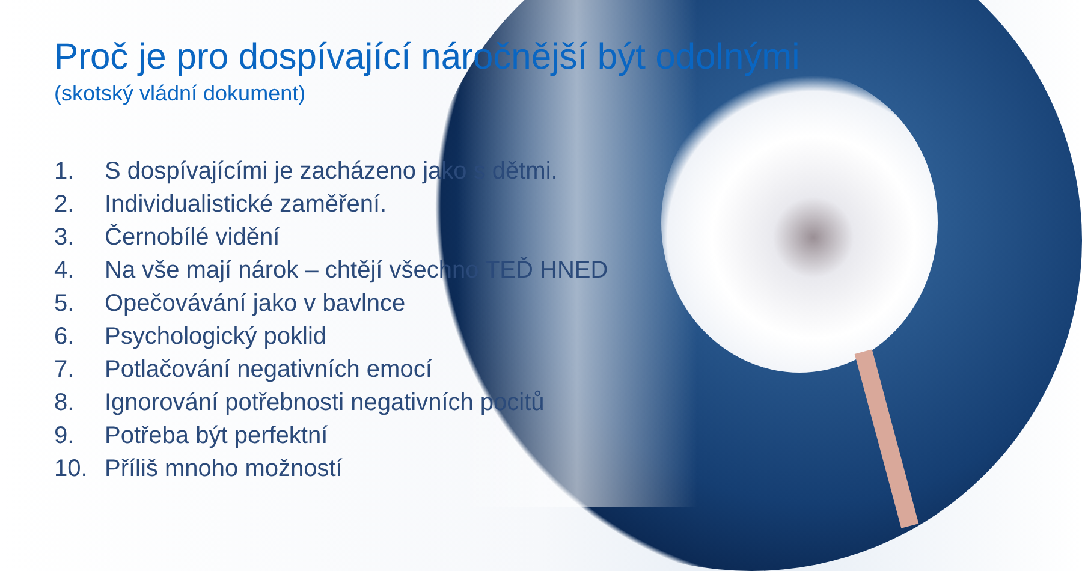Proč je pro dospívající náročnější být odolnými
(skotský vládní dokument)
1. S dospívajícími je zacházeno jako s dětmi.
2. Individualistické zaměření.
3. Černobílé vidění
4. Na vše mají nárok – chtějí všechno TEĎ HNED
5. Opečovávání jako v bavlnce
6. Psychologický poklid
7. Potlačování negativních emocí
8. Ignorování potřebnosti negativních pocitů
9. Potřeba být perfektní
10. Příliš mnoho možností